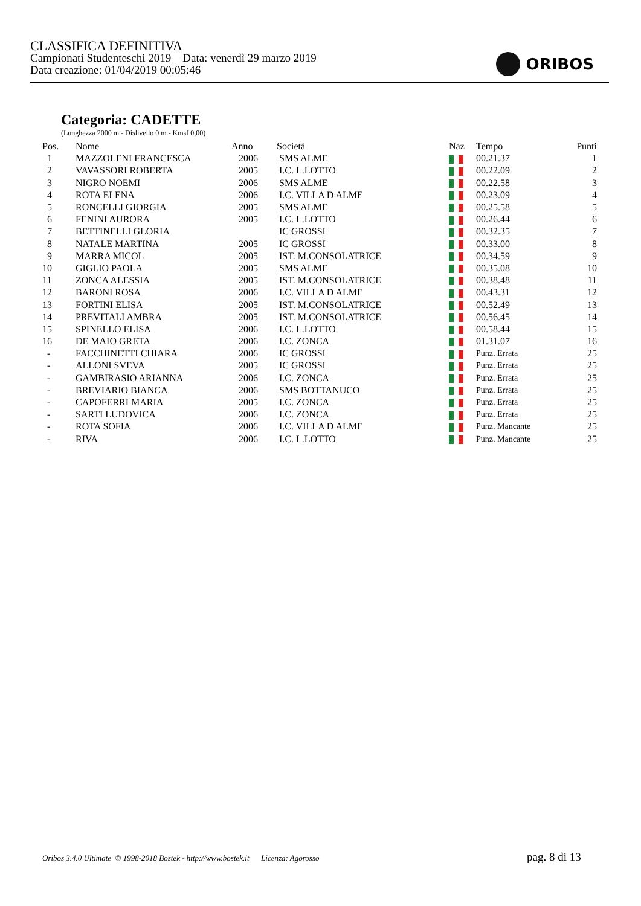CLASSIFICA DEFINITIVA
Campionati Studenteschi 2019 Data: venerdì 29 marzo 2019
Data creazione: 01/04/2019 00:05:46
ORIBOS
Categoria: CADETTE
(Lunghezza 2000 m - Dislivello 0 m - Kmsf 0,00)
| Pos. | Nome | Anno | Società | Naz | Tempo | Punti |
| --- | --- | --- | --- | --- | --- | --- |
| 1 | MAZZOLENI FRANCESCA | 2006 | SMS ALME | | 00.21.37 | 1 |
| 2 | VAVASSORI ROBERTA | 2005 | I.C. L.LOTTO | | 00.22.09 | 2 |
| 3 | NIGRO NOEMI | 2006 | SMS ALME | | 00.22.58 | 3 |
| 4 | ROTA ELENA | 2006 | I.C. VILLA D ALME | | 00.23.09 | 4 |
| 5 | RONCELLI GIORGIA | 2005 | SMS ALME | | 00.25.58 | 5 |
| 6 | FENINI AURORA | 2005 | I.C. L.LOTTO | | 00.26.44 | 6 |
| 7 | BETTINELLI GLORIA | | IC GROSSI | | 00.32.35 | 7 |
| 8 | NATALE MARTINA | 2005 | IC GROSSI | | 00.33.00 | 8 |
| 9 | MARRA MICOL | 2005 | IST. M.CONSOLATRICE | | 00.34.59 | 9 |
| 10 | GIGLIO PAOLA | 2005 | SMS ALME | | 00.35.08 | 10 |
| 11 | ZONCA ALESSIA | 2005 | IST. M.CONSOLATRICE | | 00.38.48 | 11 |
| 12 | BARONI ROSA | 2006 | I.C. VILLA D ALME | | 00.43.31 | 12 |
| 13 | FORTINI ELISA | 2005 | IST. M.CONSOLATRICE | | 00.52.49 | 13 |
| 14 | PREVITALI AMBRA | 2005 | IST. M.CONSOLATRICE | | 00.56.45 | 14 |
| 15 | SPINELLO ELISA | 2006 | I.C. L.LOTTO | | 00.58.44 | 15 |
| 16 | DE MAIO GRETA | 2006 | I.C. ZONCA | | 01.31.07 | 16 |
| - | FACCHINETTI CHIARA | 2006 | IC GROSSI | | Punz. Errata | 25 |
| - | ALLONI SVEVA | 2005 | IC GROSSI | | Punz. Errata | 25 |
| - | GAMBIRASIO ARIANNA | 2006 | I.C. ZONCA | | Punz. Errata | 25 |
| - | BREVIARIO BIANCA | 2006 | SMS BOTTANUCO | | Punz. Errata | 25 |
| - | CAPOFERRI MARIA | 2005 | I.C. ZONCA | | Punz. Errata | 25 |
| - | SARTI LUDOVICA | 2006 | I.C. ZONCA | | Punz. Errata | 25 |
| - | ROTA SOFIA | 2006 | I.C. VILLA D ALME | | Punz. Mancante | 25 |
| - | RIVA | 2006 | I.C. L.LOTTO | | Punz. Mancante | 25 |
Oribos 3.4.0 Ultimate © 1998-2018 Bostek - http://www.bostek.it Licenza: Agorosso
pag. 8 di 13